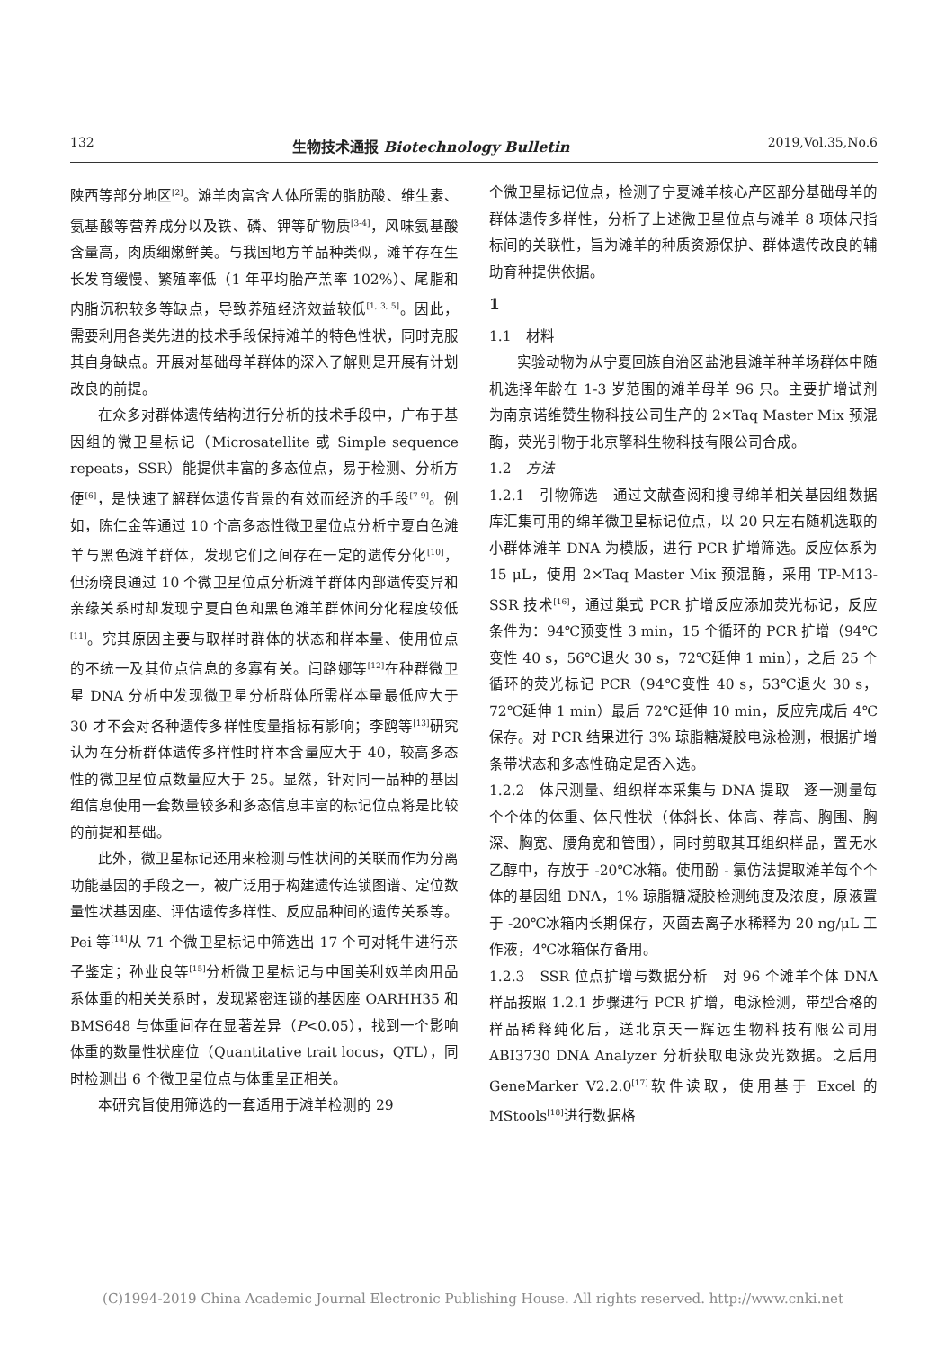132 生物技术通报 Biotechnology Bulletin 2019,Vol.35,No.6
陕西等部分地区<sup>[2]</sup>。滩羊肉富含人体所需的脂肪酸、维生素、氨基酸等营养成分以及铁、磷、钾等矿物质<sup>[3-4]</sup>，风味氨基酸含量高，肉质细嫩鲜美。与我国地方羊品种类似，滩羊存在生长发育缓慢、繁殖率低（1 年平均胎产羔率 102%）、尾脂和内脂沉积较多等缺点，导致养殖经济效益较低<sup>[1, 3, 5]</sup>。因此，需要利用各类先进的技术手段保持滩羊的特色性状，同时克服其自身缺点。开展对基础母羊群体的深入了解则是开展有计划改良的前提。
在众多对群体遗传结构进行分析的技术手段中，广布于基因组的微卫星标记（Microsatellite 或 Simple sequence repeats，SSR）能提供丰富的多态位点，易于检测、分析方便<sup>[6]</sup>，是快速了解群体遗传背景的有效而经济的手段<sup>[7-9]</sup>。例如，陈仁金等通过 10 个高多态性微卫星位点分析宁夏白色滩羊与黑色滩羊群体，发现它们之间存在一定的遗传分化<sup>[10]</sup>，但汤晓良通过 10 个微卫星位点分析滩羊群体内部遗传变异和亲缘关系时却发现宁夏白色和黑色滩羊群体间分化程度较低<sup>[11]</sup>。究其原因主要与取样时群体的状态和样本量、使用位点的不统一及其位点信息的多寡有关。闫路娜等<sup>[12]</sup>在种群微卫星 DNA 分析中发现微卫星分析群体所需样本量最低应大于 30 才不会对各种遗传多样性度量指标有影响；李鸥等<sup>[13]</sup>研究认为在分析群体遗传多样性时样本含量应大于 40，较高多态性的微卫星位点数量应大于 25。显然，针对同一品种的基因组信息使用一套数量较多和多态信息丰富的标记位点将是比较的前提和基础。
此外，微卫星标记还用来检测与性状间的关联而作为分离功能基因的手段之一，被广泛用于构建遗传连锁图谱、定位数量性状基因座、评估遗传多样性、反应品种间的遗传关系等。Pei 等<sup>[14]</sup>从 71 个微卫星标记中筛选出 17 个可对牦牛进行亲子鉴定；孙业良等<sup>[15]</sup>分析微卫星标记与中国美利奴羊肉用品系体重的相关关系时，发现紧密连锁的基因座 OARHH35 和 BMS648 与体重间存在显著差异（P<0.05），找到一个影响体重的数量性状座位（Quantitative trait locus，QTL），同时检测出 6 个微卫星位点与体重呈正相关。
本研究旨使用筛选的一套适用于滩羊检测的 29
个微卫星标记位点，检测了宁夏滩羊核心产区部分基础母羊的群体遗传多样性，分析了上述微卫星位点与滩羊 8 项体尺指标间的关联性，旨为滩羊的种质资源保护、群体遗传改良的辅助育种提供依据。
1
1.1　材料
实验动物为从宁夏回族自治区盐池县滩羊种羊场群体中随机选择年龄在 1-3 岁范围的滩羊母羊 96 只。主要扩增试剂为南京诺维赞生物科技公司生产的 2×Taq Master Mix 预混酶，荧光引物于北京擎科生物科技有限公司合成。
1.2　方法
1.2.1　引物筛选　通过文献查阅和搜寻绵羊相关基因组数据库汇集可用的绵羊微卫星标记位点，以 20 只左右随机选取的小群体滩羊 DNA 为模版，进行 PCR 扩增筛选。反应体系为 15 μL，使用 2×Taq Master Mix 预混酶，采用 TP-M13-SSR 技术<sup>[16]</sup>，通过巢式 PCR 扩增反应添加荧光标记，反应条件为：94℃预变性 3 min，15 个循环的 PCR 扩增（94℃变性 40 s，56℃退火 30 s，72℃延伸 1 min），之后 25 个循环的荧光标记 PCR（94℃变性 40 s，53℃退火 30 s，72℃延伸 1 min）最后 72℃延伸 10 min，反应完成后 4℃保存。对 PCR 结果进行 3% 琼脂糖凝胶电泳检测，根据扩增条带状态和多态性确定是否入选。
1.2.2　体尺测量、组织样本采集与 DNA 提取　逐一测量每个个体的体重、体尺性状（体斜长、体高、荐高、胸围、胸深、胸宽、腰角宽和管围），同时剪取其耳组织样品，置无水乙醇中，存放于 -20℃冰箱。使用酚 - 氯仿法提取滩羊每个个体的基因组 DNA，1% 琼脂糖凝胶检测纯度及浓度，原液置于 -20℃冰箱内长期保存，灭菌去离子水稀释为 20 ng/μL 工作液，4℃冰箱保存备用。
1.2.3　SSR 位点扩增与数据分析　对 96 个滩羊个体 DNA 样品按照 1.2.1 步骤进行 PCR 扩增，电泳检测，带型合格的样品稀释纯化后，送北京天一辉远生物科技有限公司用 ABI3730 DNA Analyzer 分析获取电泳荧光数据。之后用 GeneMarker V2.2.0<sup>[17]</sup>软件读取，使用基于 Excel 的 MStools<sup>[18]</sup>进行数据格
(C)1994-2019 China Academic Journal Electronic Publishing House. All rights reserved. http://www.cnki.net